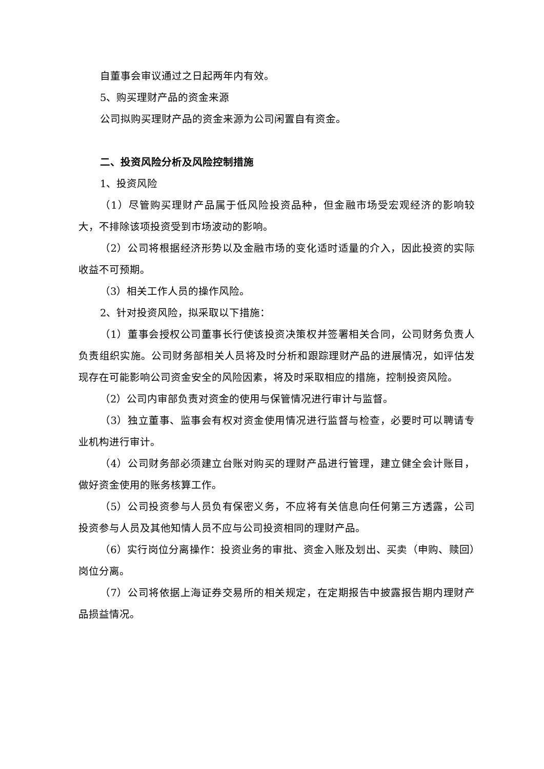自董事会审议通过之日起两年内有效。
5、购买理财产品的资金来源
公司拟购买理财产品的资金来源为公司闲置自有资金。
二、投资风险分析及风险控制措施
1、投资风险
（1）尽管购买理财产品属于低风险投资品种，但金融市场受宏观经济的影响较大，不排除该项投资受到市场波动的影响。
（2）公司将根据经济形势以及金融市场的变化适时适量的介入，因此投资的实际收益不可预期。
（3）相关工作人员的操作风险。
2、针对投资风险，拟采取以下措施：
（1）董事会授权公司董事长行使该投资决策权并签署相关合同，公司财务负责人负责组织实施。公司财务部相关人员将及时分析和跟踪理财产品的进展情况，如评估发现存在可能影响公司资金安全的风险因素，将及时采取相应的措施，控制投资风险。
（2）公司内审部负责对资金的使用与保管情况进行审计与监督。
（3）独立董事、监事会有权对资金使用情况进行监督与检查，必要时可以聘请专业机构进行审计。
（4）公司财务部必须建立台账对购买的理财产品进行管理，建立健全会计账目，做好资金使用的账务核算工作。
（5）公司投资参与人员负有保密义务，不应将有关信息向任何第三方透露，公司投资参与人员及其他知情人员不应与公司投资相同的理财产品。
（6）实行岗位分离操作：投资业务的审批、资金入账及划出、买卖（申购、赎回）岗位分离。
（7）公司将依据上海证券交易所的相关规定，在定期报告中披露报告期内理财产品损益情况。